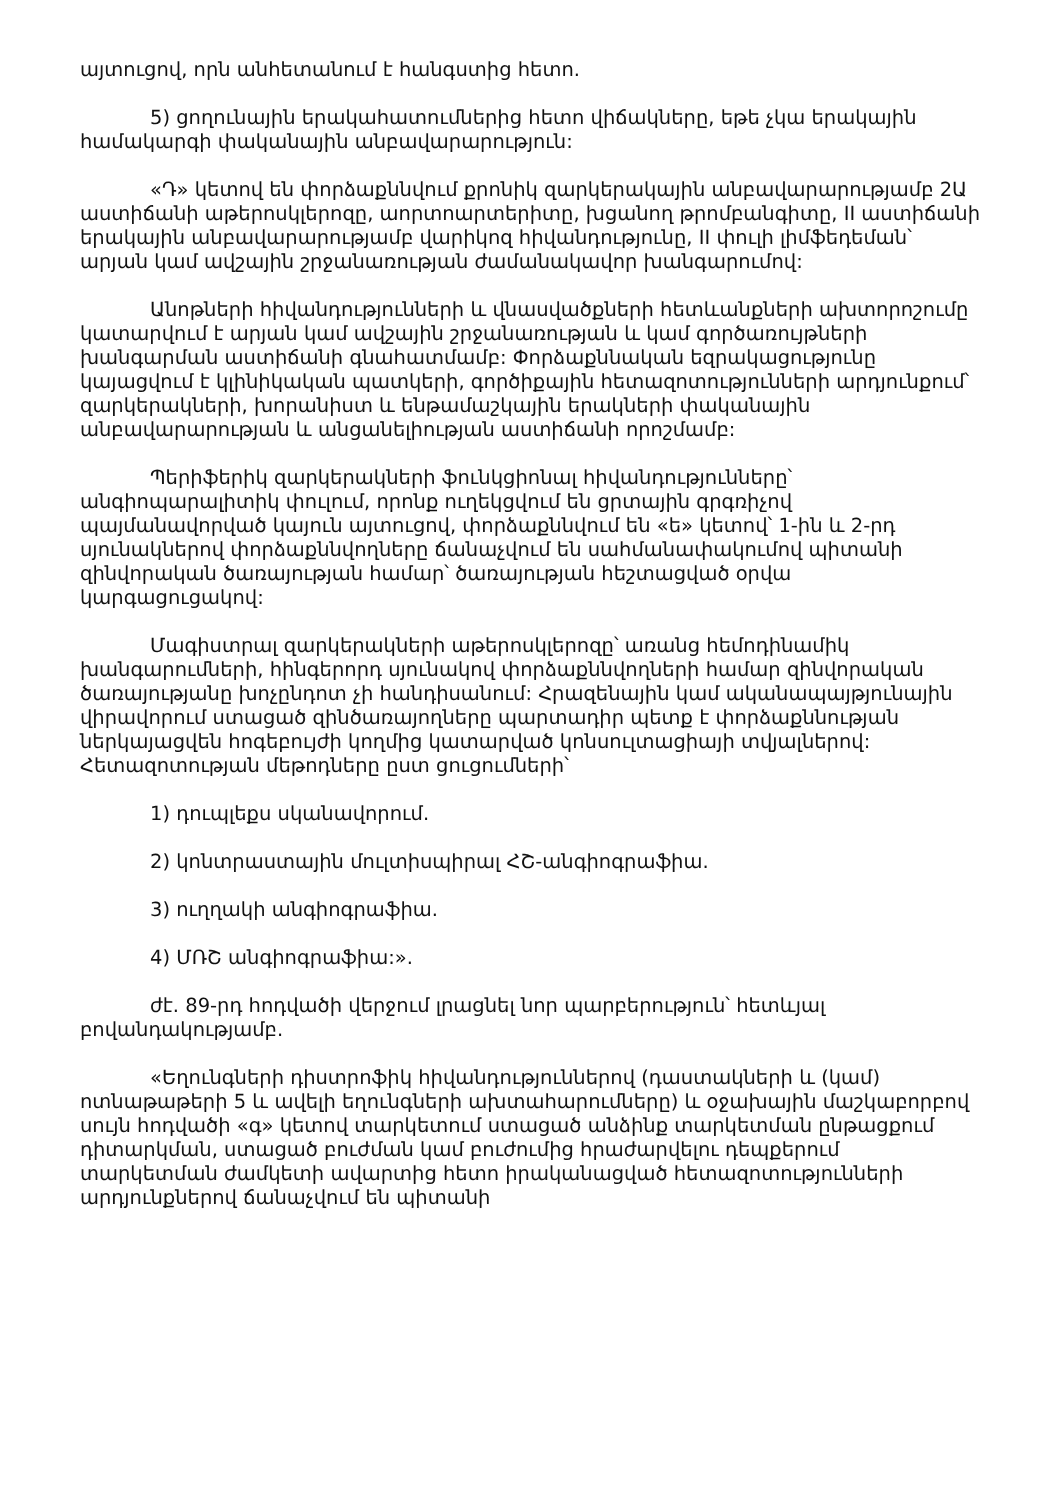այտուցով, որն անհետանում է հանգստից հետո.
5) ցողունային երակահատումներից հետո վիճակները, եթե չկա երակային համակարգի փականային անբավարարություն:
«Դ» կետով են փորձաքննվում քրոնիկ զարկերակային անբավարարությամբ 2Ա աստիճանի աթերոսկլերոզը, աորտոարտերիտը, խցանող թրոմբանգիտը, II աստիճանի երակային անբավարարությամբ վարիկոզ հիվանդությունը, II փուլի լիմֆեդեման՝ արյան կամ ավշային շրջանառության ժամանակավոր խանգարումով:
Անոթների հիվանդությունների և վնասվածքների հետևանքների ախտորոշումը կատարվում է արյան կամ ավշային շրջանառության և կամ գործառույթների խանգարման աստիճանի գնահատմամբ: Փորձաքննական եզրակացությունը կայացվում է կլինիկական պատկերի, գործիքային հետազոտությունների արդյունքում՝ զարկերակների, խորանիստ և ենթամաշկային երակների փականային անբավարարության և անցանելիության աստիճանի որոշմամբ:
Պերիֆերիկ զարկերակների ֆունկցիոնալ հիվանդությունները՝ անգիոպարալիտիկ փուլում, որոնք ուղեկցվում են ցրտային գրգռիչով պայմանավորված կայուն այտուցով, փորձաքննվում են «ե» կետով՝ 1-ին և 2-րդ սյունակներով փորձաքննվողները ճանաչվում են սահմանափակումով պիտանի զինվորական ծառայության համար՝ ծառայության հեշտացված օրվա կարգացուցակով:
Մագիստրալ զարկերակների աթերոսկլերոզը՝ առանց հեմոդինամիկ խանգարումների, հինգերորդ սյունակով փորձաքննվողների համար զինվորական ծառայությանը խոչընդոտ չի հանդիսանում: Հրազենային կամ ականապայթյունային վիրավորում ստացած զինծառայողները պարտադիր պետք է փորձաքննության ներկայացվեն հոգեբույժի կողմից կատարված կոնսուլտացիայի տվյալներով: Հետազոտության մեթոդները ըստ ցուցումների՝
1) դուպլեքս սկանավորում.
2) կոնտրաստային մուլտիսպիրալ ՀՇ-անգիոգրաֆիա.
3) ուղղակի անգիոգրաֆիա.
4) ՄՌՇ անգիոգրաֆիա:».
ժէ. 89-րդ հոդվածի վերջում լրացնել նոր պարբերություն՝ հետևյալ բովանդակությամբ.
«Եղունգների դիստրոֆիկ հիվանդություններով (դաստակների և (կամ) ոտնաթաթերի 5 և ավելի եղունգների ախտահարումները) և օջախային մաշկաբորբով սույն հոդվածի «գ» կետով տարկետում ստացած անձինք տարկետման ընթացքում դիտարկման, ստացած բուժման կամ բուժումից հրաժարվելու դեպքերում տարկետման ժամկետի ավարտից հետո իրականացված հետազոտությունների արդյունքներով ճանաչվում են պիտանի